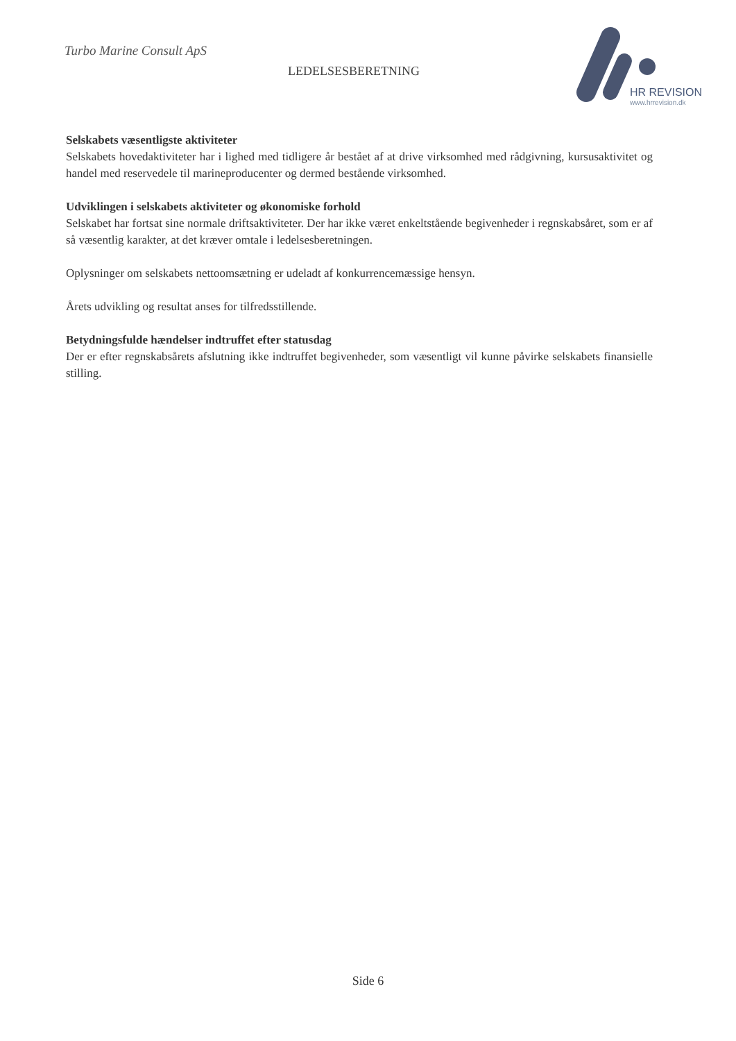Turbo Marine Consult ApS
LEDELSESBERETNING
HR REVISION
www.hrrevision.dk
Selskabets væsentligste aktiviteter
Selskabets hovedaktiviteter har i lighed med tidligere år bestået af at drive virksomhed med rådgivning, kursusaktivitet og handel med reservedele til marineproducenter og dermed bestående virksomhed.
Udviklingen i selskabets aktiviteter og økonomiske forhold
Selskabet har fortsat sine normale driftsaktiviteter. Der har ikke været enkeltstående begivenheder i regnskabsåret, som er af så væsentlig karakter, at det kræver omtale i ledelsesberetningen.
Oplysninger om selskabets nettoomsætning er udeladt af konkurrencemæssige hensyn.
Årets udvikling og resultat anses for tilfredsstillende.
Betydningsfulde hændelser indtruffet efter statusdag
Der er efter regnskabsårets afslutning ikke indtruffet begivenheder, som væsentligt vil kunne påvirke selskabets finansielle stilling.
Side 6